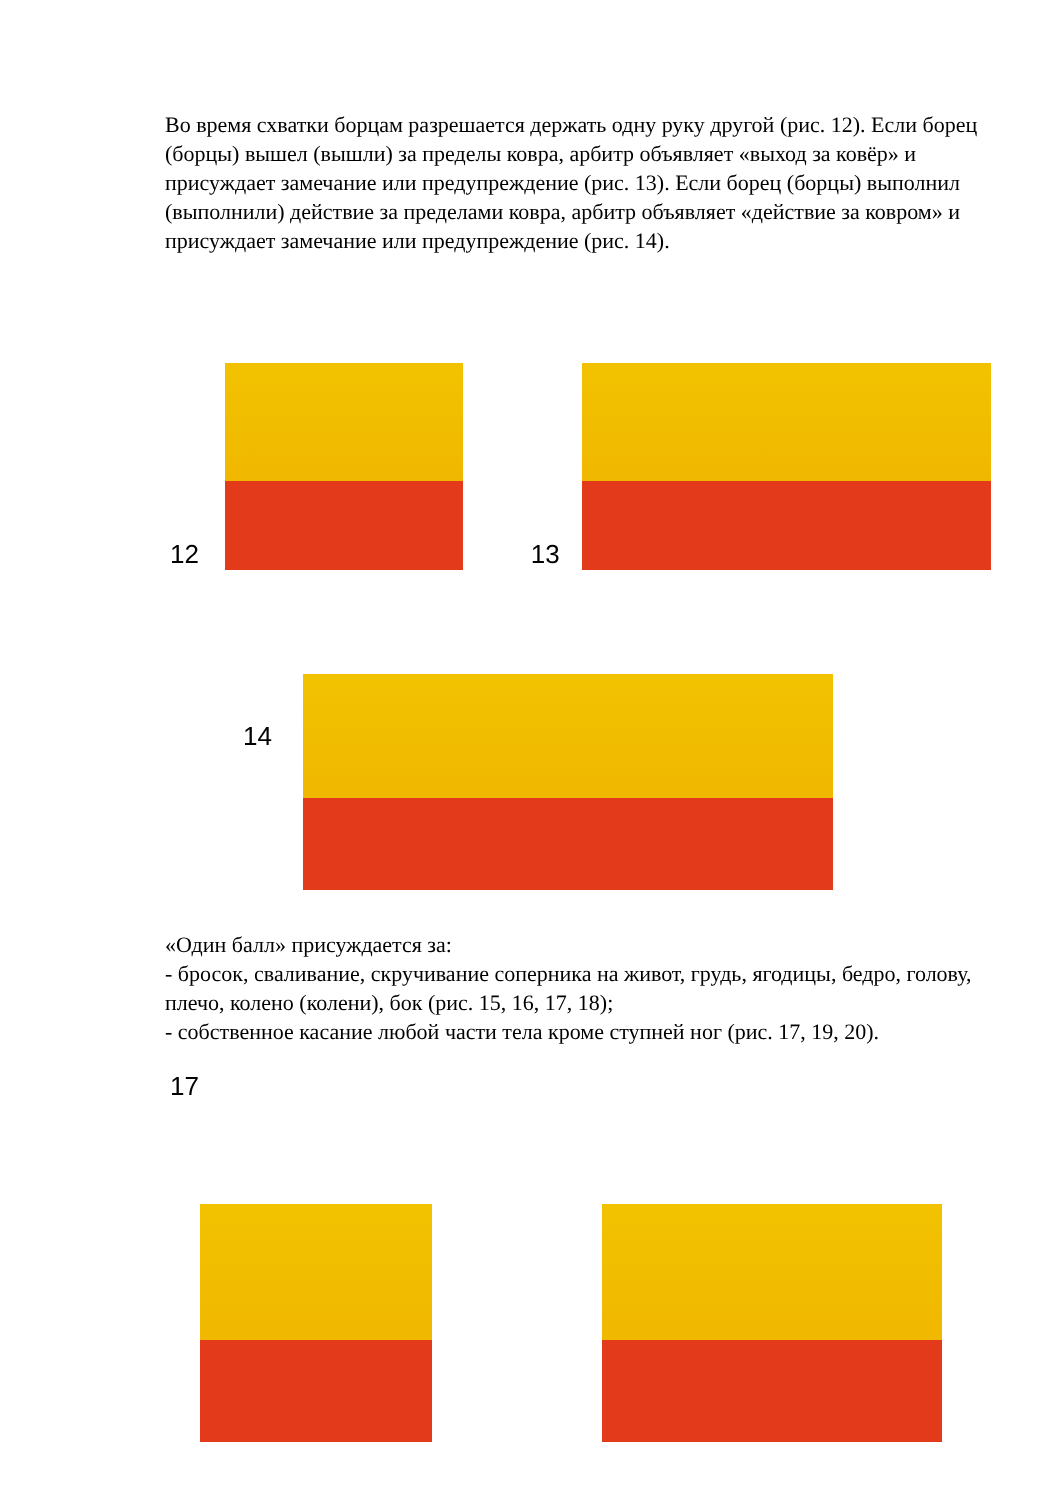Во время схватки борцам разрешается держать одну руку другой (рис. 12). Если борец (борцы) вышел (вышли) за пределы ковра, арбитр объявляет «выход за ковёр» и присуждает замечание или предупреждение (рис. 13). Если борец (борцы) выполнил (выполнили) действие за пределами ковра, арбитр объявляет «действие за ковром» и присуждает замечание или предупреждение (рис. 14).
12
13
14
«Один балл» присуждается за:
- бросок, сваливание, скручивание соперника на живот, грудь, ягодицы, бедро, голову, плечо, колено (колени), бок (рис. 15, 16, 17, 18);
- собственное касание любой части тела кроме ступней ног (рис. 17, 19, 20).
17